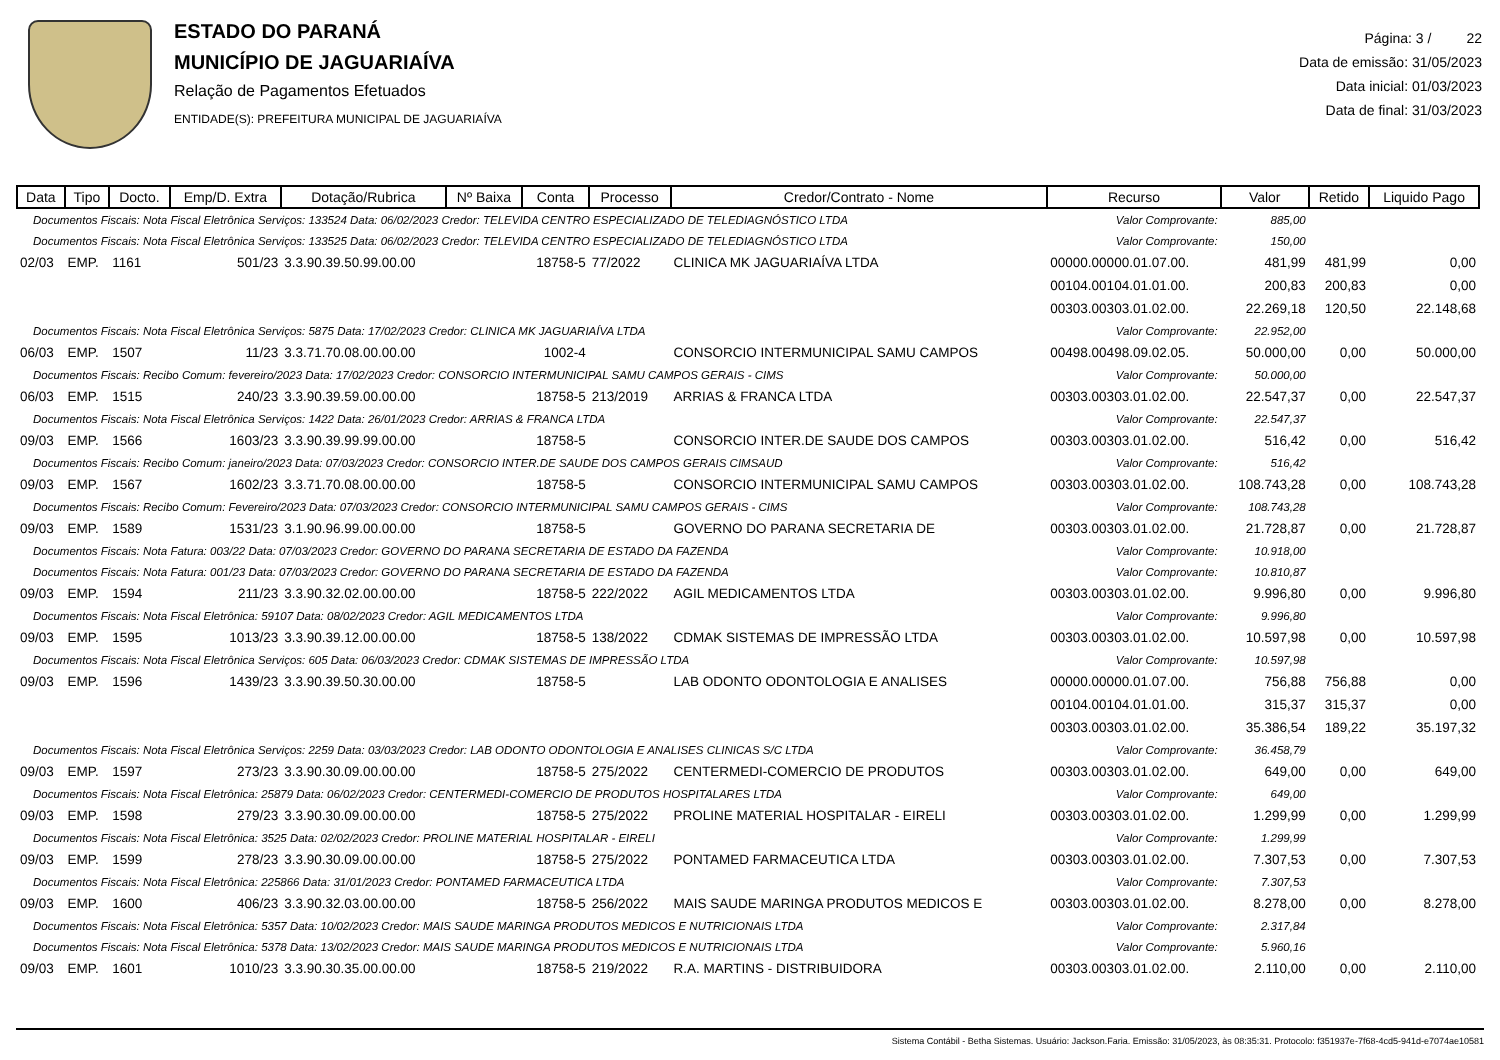ESTADO DO PARANÁ
MUNICÍPIO DE JAGUARIAÍVA
Relação de Pagamentos Efetuados
ENTIDADE(S): PREFEITURA MUNICIPAL DE JAGUARIAÍVA
Página: 3 / 22
Data de emissão: 31/05/2023
Data inicial: 01/03/2023
Data de final: 31/03/2023
| Data | Tipo | Docto. | Emp/D. Extra | Dotação/Rubrica | Nº Baixa | Conta | Processo | Credor/Contrato - Nome | Recurso | Valor | Retido | Liquido Pago |
| --- | --- | --- | --- | --- | --- | --- | --- | --- | --- | --- | --- | --- |
| Documentos Fiscais: Nota Fiscal Eletrônica Serviços: 133524 Data: 06/02/2023 Credor: TELEVIDA CENTRO ESPECIALIZADO DE TELEDIAGNÓSTICO LTDA | | | | | | | | | Valor Comprovante: | 885,00 | | |
| Documentos Fiscais: Nota Fiscal Eletrônica Serviços: 133525 Data: 06/02/2023 Credor: TELEVIDA CENTRO ESPECIALIZADO DE TELEDIAGNÓSTICO LTDA | | | | | | | | | Valor Comprovante: | 150,00 | | |
| 02/03 | EMP. | 1161 | 501/23 | 3.3.90.39.50.99.00.00 | | 18758-5 | 77/2022 | CLINICA MK JAGUARIAÍVA LTDA | 00000.00000.01.07.00. | 481,99 | 481,99 | 0,00 |
| | | | | | | | | | 00104.00104.01.01.00. | 200,83 | 200,83 | 0,00 |
| | | | | | | | | | 00303.00303.01.02.00. | 22.269,18 | 120,50 | 22.148,68 |
| Documentos Fiscais: Nota Fiscal Eletrônica Serviços: 5875 Data: 17/02/2023 Credor: CLINICA MK JAGUARIAÍVA LTDA | | | | | | | | | Valor Comprovante: | 22.952,00 | | |
| 06/03 | EMP. | 1507 | 11/23 | 3.3.71.70.08.00.00.00 | | 1002-4 | | CONSORCIO INTERMUNICIPAL SAMU CAMPOS | 00498.00498.09.02.05. | 50.000,00 | 0,00 | 50.000,00 |
| Documentos Fiscais: Recibo Comum: fevereiro/2023 Data: 17/02/2023 Credor: CONSORCIO INTERMUNICIPAL SAMU CAMPOS GERAIS - CIMS | | | | | | | | | Valor Comprovante: | 50.000,00 | | |
| 06/03 | EMP. | 1515 | 240/23 | 3.3.90.39.59.00.00.00 | | 18758-5 | 213/2019 | ARRIAS & FRANCA LTDA | 00303.00303.01.02.00. | 22.547,37 | 0,00 | 22.547,37 |
| Documentos Fiscais: Nota Fiscal Eletrônica Serviços: 1422 Data: 26/01/2023 Credor: ARRIAS & FRANCA LTDA | | | | | | | | | Valor Comprovante: | 22.547,37 | | |
| 09/03 | EMP. | 1566 | 1603/23 | 3.3.90.39.99.99.00.00 | | 18758-5 | | CONSORCIO INTER.DE SAUDE DOS CAMPOS | 00303.00303.01.02.00. | 516,42 | 0,00 | 516,42 |
| Documentos Fiscais: Recibo Comum: janeiro/2023 Data: 07/03/2023 Credor: CONSORCIO INTER.DE SAUDE DOS CAMPOS GERAIS CIMSAUD | | | | | | | | | Valor Comprovante: | 516,42 | | |
| 09/03 | EMP. | 1567 | 1602/23 | 3.3.71.70.08.00.00.00 | | 18758-5 | | CONSORCIO INTERMUNICIPAL SAMU CAMPOS | 00303.00303.01.02.00. | 108.743,28 | 0,00 | 108.743,28 |
| Documentos Fiscais: Recibo Comum: Fevereiro/2023 Data: 07/03/2023 Credor: CONSORCIO INTERMUNICIPAL SAMU CAMPOS GERAIS - CIMS | | | | | | | | | Valor Comprovante: | 108.743,28 | | |
| 09/03 | EMP. | 1589 | 1531/23 | 3.1.90.96.99.00.00.00 | | 18758-5 | | GOVERNO DO PARANA SECRETARIA DE | 00303.00303.01.02.00. | 21.728,87 | 0,00 | 21.728,87 |
| Documentos Fiscais: Nota Fatura: 003/22 Data: 07/03/2023 Credor: GOVERNO DO PARANA SECRETARIA DE ESTADO DA FAZENDA | | | | | | | | | Valor Comprovante: | 10.918,00 | | |
| Documentos Fiscais: Nota Fatura: 001/23 Data: 07/03/2023 Credor: GOVERNO DO PARANA SECRETARIA DE ESTADO DA FAZENDA | | | | | | | | | Valor Comprovante: | 10.810,87 | | |
| 09/03 | EMP. | 1594 | 211/23 | 3.3.90.32.02.00.00.00 | | 18758-5 | 222/2022 | AGIL MEDICAMENTOS LTDA | 00303.00303.01.02.00. | 9.996,80 | 0,00 | 9.996,80 |
| Documentos Fiscais: Nota Fiscal Eletrônica: 59107 Data: 08/02/2023 Credor: AGIL MEDICAMENTOS LTDA | | | | | | | | | Valor Comprovante: | 9.996,80 | | |
| 09/03 | EMP. | 1595 | 1013/23 | 3.3.90.39.12.00.00.00 | | 18758-5 | 138/2022 | CDMAK SISTEMAS DE IMPRESSÃO LTDA | 00303.00303.01.02.00. | 10.597,98 | 0,00 | 10.597,98 |
| Documentos Fiscais: Nota Fiscal Eletrônica Serviços: 605 Data: 06/03/2023 Credor: CDMAK SISTEMAS DE IMPRESSÃO LTDA | | | | | | | | | Valor Comprovante: | 10.597,98 | | |
| 09/03 | EMP. | 1596 | 1439/23 | 3.3.90.39.50.30.00.00 | | 18758-5 | | LAB ODONTO ODONTOLOGIA E ANALISES | 00000.00000.01.07.00. | 756,88 | 756,88 | 0,00 |
| | | | | | | | | | 00104.00104.01.01.00. | 315,37 | 315,37 | 0,00 |
| | | | | | | | | | 00303.00303.01.02.00. | 35.386,54 | 189,22 | 35.197,32 |
| Documentos Fiscais: Nota Fiscal Eletrônica Serviços: 2259 Data: 03/03/2023 Credor: LAB ODONTO ODONTOLOGIA E ANALISES CLINICAS S/C LTDA | | | | | | | | | Valor Comprovante: | 36.458,79 | | |
| 09/03 | EMP. | 1597 | 273/23 | 3.3.90.30.09.00.00.00 | | 18758-5 | 275/2022 | CENTERMEDI-COMERCIO DE PRODUTOS | 00303.00303.01.02.00. | 649,00 | 0,00 | 649,00 |
| Documentos Fiscais: Nota Fiscal Eletrônica: 25879 Data: 06/02/2023 Credor: CENTERMEDI-COMERCIO DE PRODUTOS HOSPITALARES LTDA | | | | | | | | | Valor Comprovante: | 649,00 | | |
| 09/03 | EMP. | 1598 | 279/23 | 3.3.90.30.09.00.00.00 | | 18758-5 | 275/2022 | PROLINE MATERIAL HOSPITALAR - EIRELI | 00303.00303.01.02.00. | 1.299,99 | 0,00 | 1.299,99 |
| Documentos Fiscais: Nota Fiscal Eletrônica: 3525 Data: 02/02/2023 Credor: PROLINE MATERIAL HOSPITALAR - EIRELI | | | | | | | | | Valor Comprovante: | 1.299,99 | | |
| 09/03 | EMP. | 1599 | 278/23 | 3.3.90.30.09.00.00.00 | | 18758-5 | 275/2022 | PONTAMED FARMACEUTICA LTDA | 00303.00303.01.02.00. | 7.307,53 | 0,00 | 7.307,53 |
| Documentos Fiscais: Nota Fiscal Eletrônica: 225866 Data: 31/01/2023 Credor: PONTAMED FARMACEUTICA LTDA | | | | | | | | | Valor Comprovante: | 7.307,53 | | |
| 09/03 | EMP. | 1600 | 406/23 | 3.3.90.32.03.00.00.00 | | 18758-5 | 256/2022 | MAIS SAUDE MARINGA PRODUTOS MEDICOS E | 00303.00303.01.02.00. | 8.278,00 | 0,00 | 8.278,00 |
| Documentos Fiscais: Nota Fiscal Eletrônica: 5357 Data: 10/02/2023 Credor: MAIS SAUDE MARINGA PRODUTOS MEDICOS E NUTRICIONAIS LTDA | | | | | | | | | Valor Comprovante: | 2.317,84 | | |
| Documentos Fiscais: Nota Fiscal Eletrônica: 5378 Data: 13/02/2023 Credor: MAIS SAUDE MARINGA PRODUTOS MEDICOS E NUTRICIONAIS LTDA | | | | | | | | | Valor Comprovante: | 5.960,16 | | |
| 09/03 | EMP. | 1601 | 1010/23 | 3.3.90.30.35.00.00.00 | | 18758-5 | 219/2022 | R.A. MARTINS - DISTRIBUIDORA | 00303.00303.01.02.00. | 2.110,00 | 0,00 | 2.110,00 |
Sistema Contábil - Betha Sistemas. Usuário: Jackson.Faria. Emissão: 31/05/2023, às 08:35:31. Protocolo: f351937e-7f68-4cd5-941d-e7074ae10581